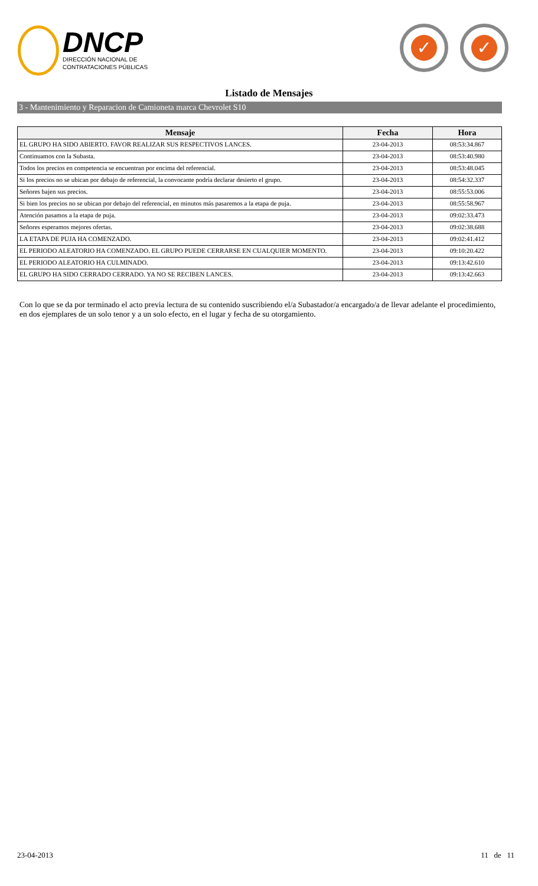DNCP
DIRECCIÓN NACIONAL DE
CONTRATACIONES PÚBLICAS
✓ ✓
Listado de Mensajes
3 - Mantenimiento y Reparacion de Camioneta marca Chevrolet S10
| Mensaje | Fecha | Hora |
| --- | --- | --- |
| EL GRUPO HA SIDO ABIERTO. FAVOR REALIZAR SUS RESPECTIVOS LANCES. | 23-04-2013 | 08:53:34.867 |
| Continuamos con la Subasta. | 23-04-2013 | 08:53:40.980 |
| Todos los precios en competencia se encuentran por encima del referencial. | 23-04-2013 | 08:53:48.045 |
| Si los precios no se ubican por debajo de referencial, la convocante podría declarar desierto el grupo. | 23-04-2013 | 08:54:32.337 |
| Señores bajen sus precios. | 23-04-2013 | 08:55:53.006 |
| Si bien los precios no se ubican por debajo del referencial, en minutos más pasaremos a la etapa de puja. | 23-04-2013 | 08:55:58.967 |
| Atención pasamos a la etapa de puja. | 23-04-2013 | 09:02:33.473 |
| Señores esperamos mejores ofertas. | 23-04-2013 | 09:02:38.688 |
| LA ETAPA DE PUJA HA COMENZADO. | 23-04-2013 | 09:02:41.412 |
| EL PERIODO ALEATORIO HA COMENZADO. EL GRUPO PUEDE CERRARSE EN CUALQUIER MOMENTO. | 23-04-2013 | 09:10:20.422 |
| EL PERIODO ALEATORIO HA CULMINADO. | 23-04-2013 | 09:13:42.610 |
| EL GRUPO HA SIDO CERRADO CERRADO. YA NO SE RECIBEN LANCES. | 23-04-2013 | 09:13:42.663 |
Con lo que se da por terminado el acto previa lectura de su contenido suscribiendo el/a Subastador/a encargado/a de llevar adelante el procedimiento, en dos ejemplares de un solo tenor y a un solo efecto, en el lugar y fecha de su otorgamiento.
23-04-2013 11 de 11